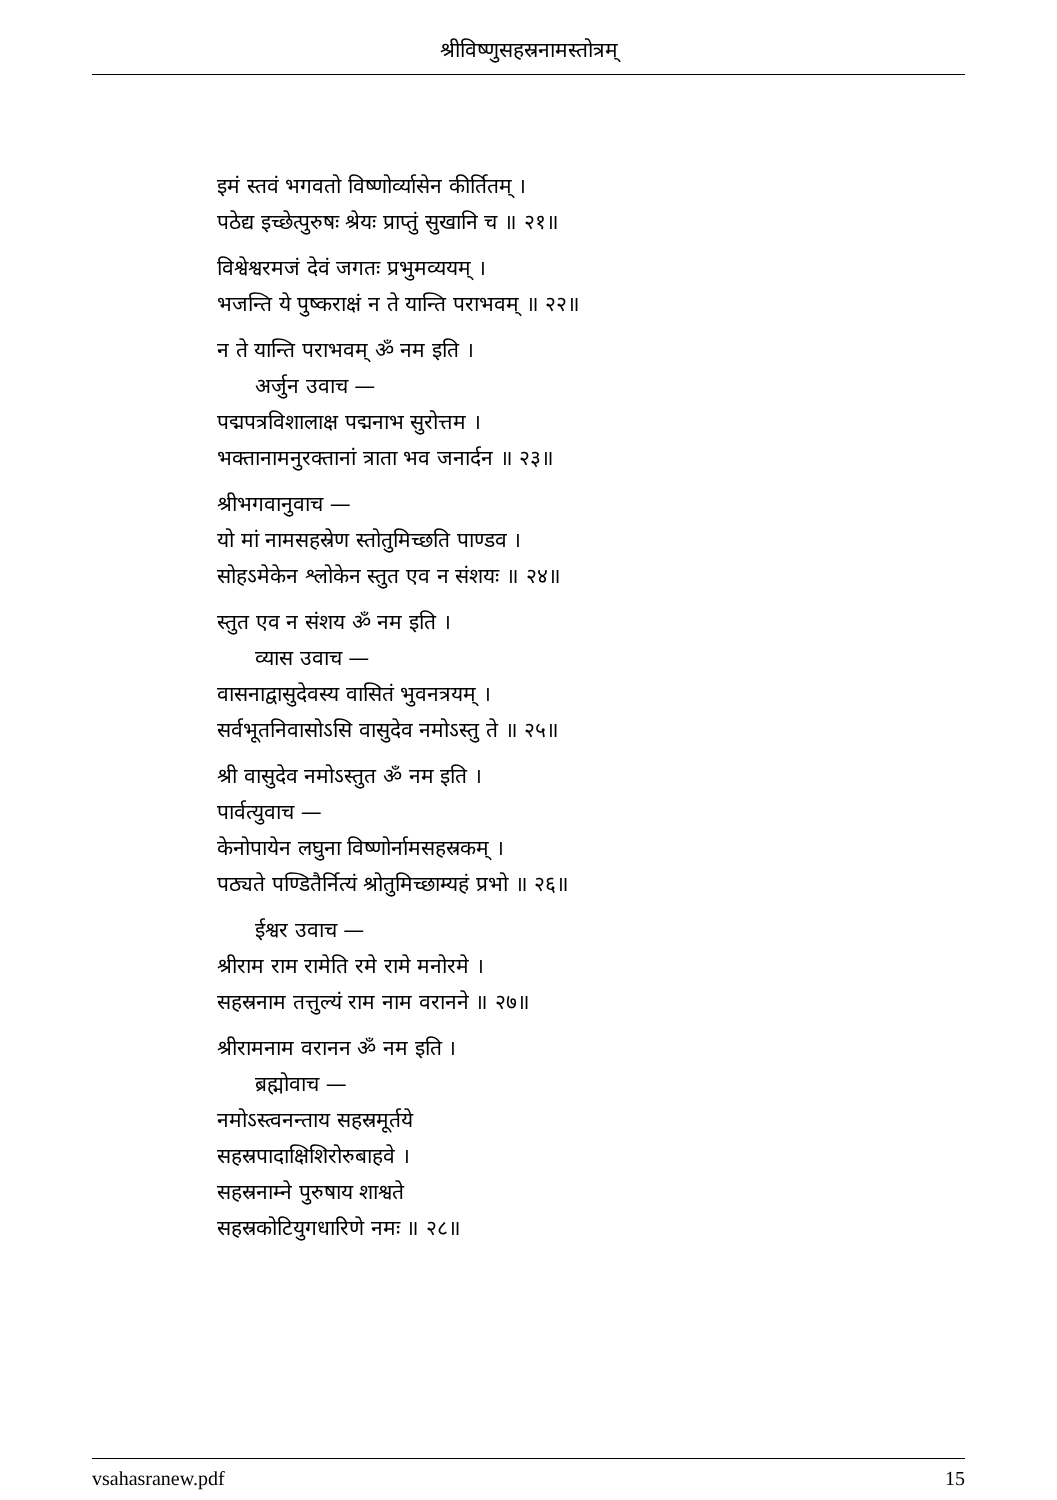श्रीविष्णुसहस्रनामस्तोत्रम्
इमं स्तवं भगवतो विष्णोर्व्यासेन कीर्तितम् ।
पठेद्य इच्छेत्पुरुषः श्रेयः प्राप्तुं सुखानि च ॥ २१॥
विश्वेश्वरमजं देवं जगतः प्रभुमव्ययम् ।
भजन्ति ये पुष्कराक्षं न ते यान्ति पराभवम् ॥ २२॥
न ते यान्ति पराभवम् ॐ नम इति ।
अर्जुन उवाच —
पद्मपत्रविशालाक्ष पद्मनाभ सुरोत्तम ।
भक्तानामनुरक्तानां त्राता भव जनार्दन ॥ २३॥
श्रीभगवानुवाच —
यो मां नामसहस्रेण स्तोतुमिच्छति पाण्डव ।
सोहऽमेकेन श्लोकेन स्तुत एव न संशयः ॥ २४॥
स्तुत एव न संशय ॐ नम इति ।
व्यास उवाच —
वासनाद्वासुदेवस्य वासितं भुवनत्रयम् ।
सर्वभूतनिवासोऽसि वासुदेव नमोऽस्तु ते ॥ २५॥
श्री वासुदेव नमोऽस्तुत ॐ नम इति ।
पार्वत्युवाच —
केनोपायेन लघुना विष्णोर्नामसहस्रकम् ।
पठ्यते पण्डितैर्नित्यं श्रोतुमिच्छाम्यहं प्रभो ॥ २६॥
ईश्वर उवाच —
श्रीराम राम रामेति रमे रामे मनोरमे ।
सहस्रनाम तत्तुल्यं राम नाम वरानने ॥ २७॥
श्रीरामनाम वरानन ॐ नम इति ।
ब्रह्मोवाच —
नमोऽस्त्वनन्ताय सहस्रमूर्तये
सहस्रपादाक्षिशिरोरुबाहवे ।
सहस्रनाम्ने पुरुषाय शाश्वते
सहस्रकोटियुगधारिणे नमः ॥ २८॥
vsahasranew.pdf 15